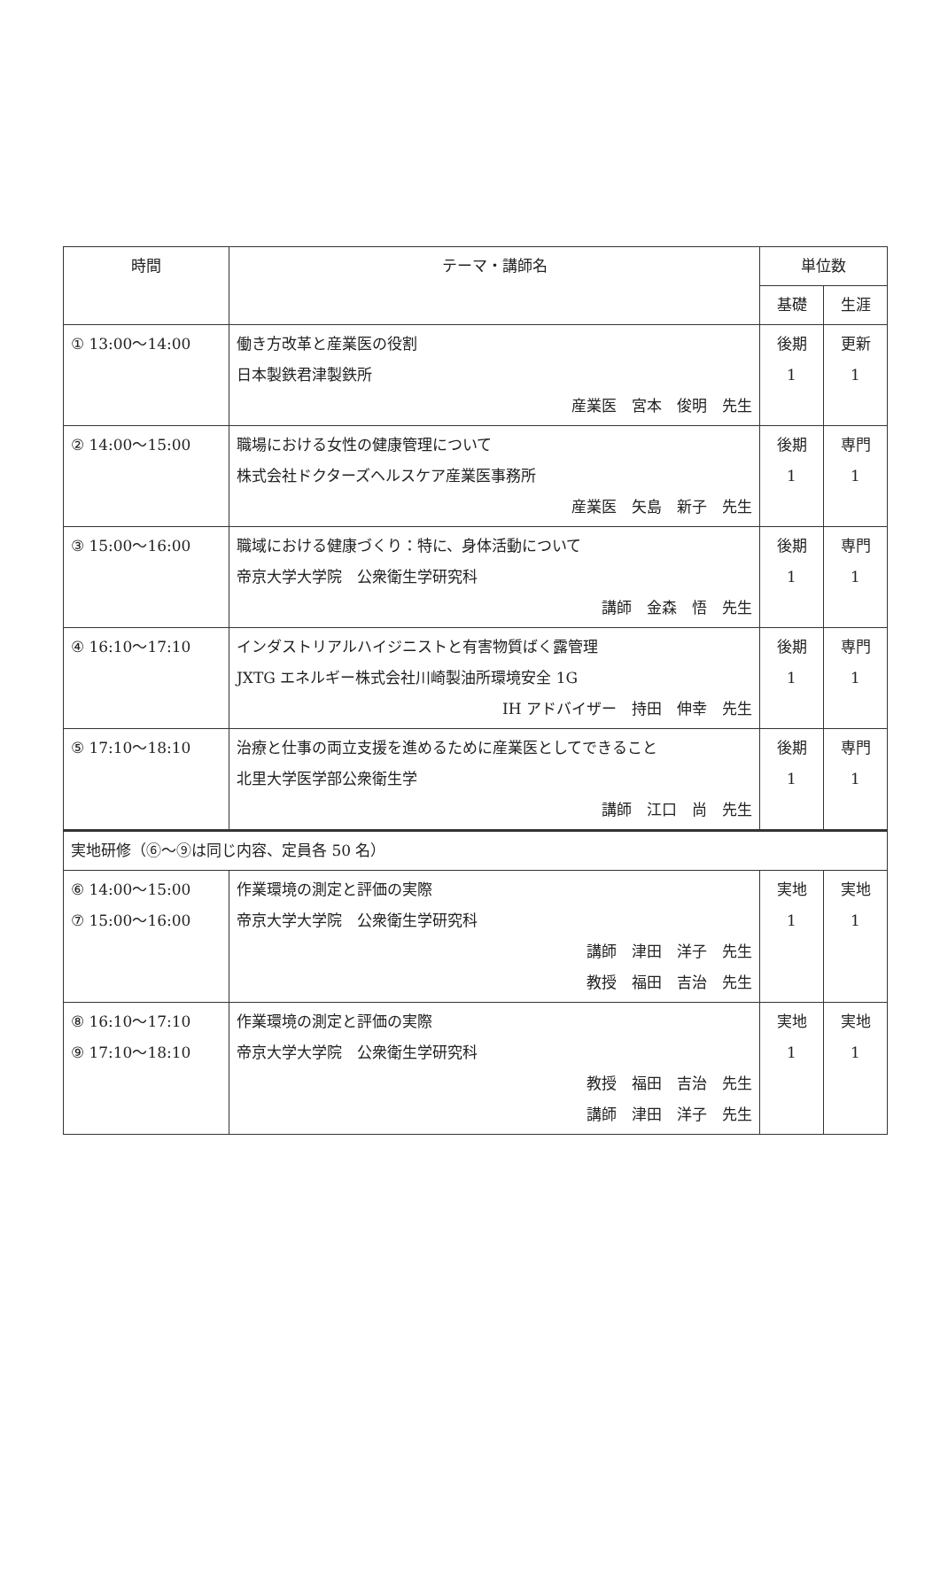| 時間 | テーマ・講師名 | 単位数 | |
| --- | --- | --- | --- |
| | | 基礎 | 生涯 |
| ① 13:00～14:00 | 働き方改革と産業医の役割 日本製鉄君津製鉄所 産業医 宮本 俊明 先生 | 後期 1 | 更新 1 |
| ② 14:00～15:00 | 職場における女性の健康管理について 株式会社ドクターズヘルスケア産業医事務所 産業医 矢島 新子 先生 | 後期 1 | 専門 1 |
| ③ 15:00～16:00 | 職域における健康づくり：特に、身体活動について 帝京大学大学院 公衆衛生学研究科 講師 金森 悟 先生 | 後期 1 | 専門 1 |
| ④ 16:10～17:10 | インダストリアルハイジニストと有害物質ばく露管理 JXTG エネルギー株式会社川崎製油所環境安全 1G IH アドバイザー 持田 伸幸 先生 | 後期 1 | 専門 1 |
| ⑤ 17:10～18:10 | 治療と仕事の両立支援を進めるために産業医としてできること 北里大学医学部公衆衛生学 講師 江口 尚 先生 | 後期 1 | 専門 1 |
| 実地研修（⑥～⑨は同じ内容、定員各 50 名） | | | |
| ⑥ 14:00～15:00 ⑦ 15:00～16:00 | 作業環境の測定と評価の実際 帝京大学大学院 公衆衛生学研究科 講師 津田 洋子 先生 教授 福田 吉治 先生 | 実地 1 | 実地 1 |
| ⑧ 16:10～17:10 ⑨ 17:10～18:10 | 作業環境の測定と評価の実際 帝京大学大学院 公衆衛生学研究科 教授 福田 吉治 先生 講師 津田 洋子 先生 | 実地 1 | 実地 1 |